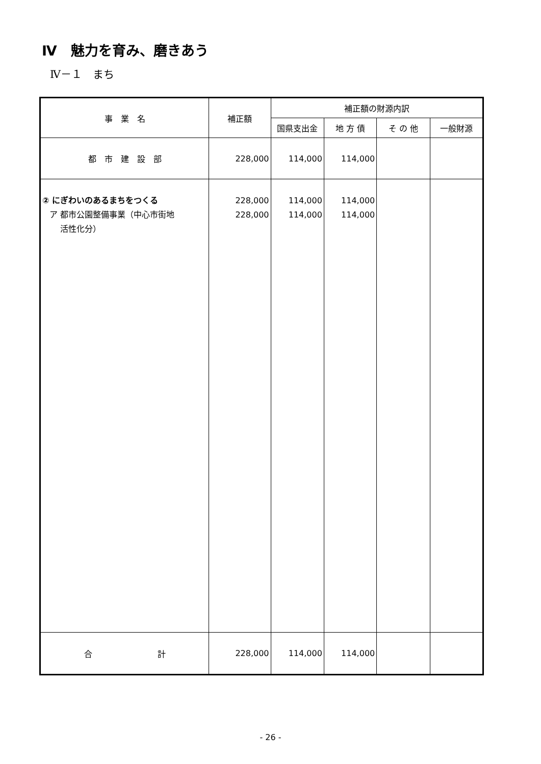Ⅳ　魅力を育み、磨きあう
Ⅳ－１　まち
| 事 業 名 | 補正額 | 補正額の財源内訳 | | | |
| --- | --- | --- | --- | --- | --- |
| | | 国県支出金 | 地 方 債 | そ の 他 | 一般財源 |
| 都 市 建 設 部 | 228,000 | 114,000 | 114,000 | | |
| ② にぎわいのあるまちをつくる ア 都市公園整備事業（中心市街地 活性化分） | 228,000 228,000 | 114,000 114,000 | 114,000 114,000 | | |
| 合 計 | 228,000 | 114,000 | 114,000 | | |
- 26 -